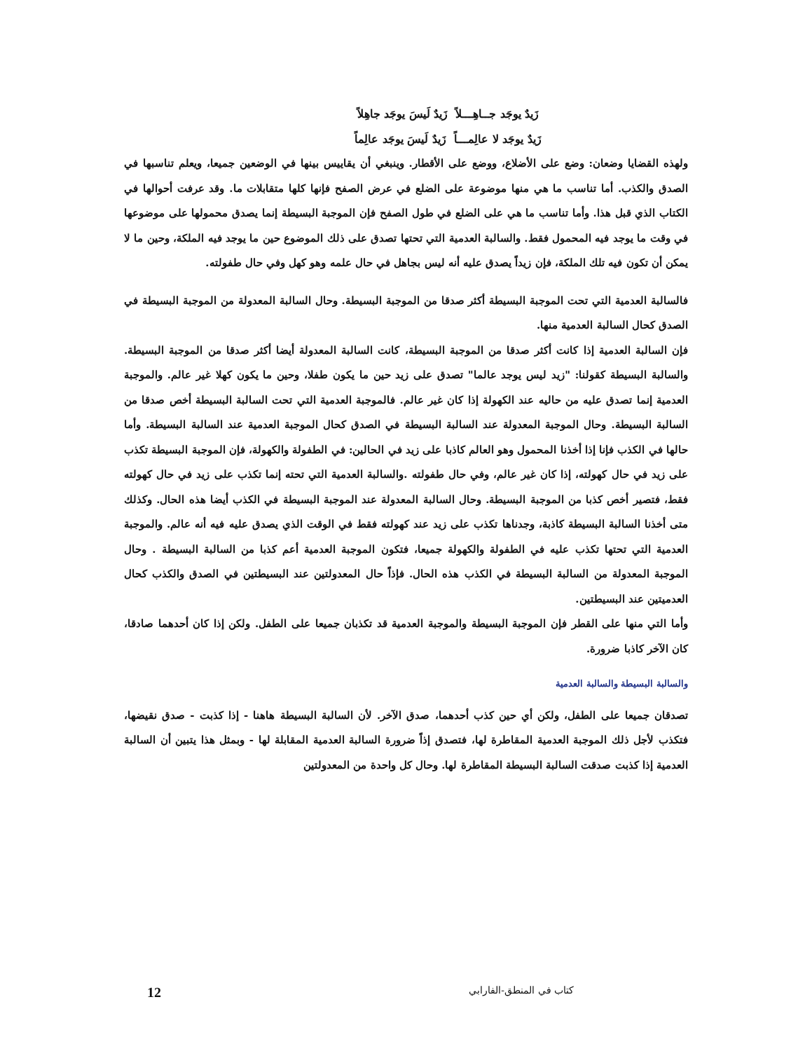زَيدٌ يوجَد جــاهِـــلاً زَيدٌ لَيسَ يوجَد جاهِلاً
زَيدٌ يوجَد لا عالِمـــاً زَيدٌ لَيسَ يوجَد عالِماً
ولهذه القضايا وضعان: وضع على الأضلاع، ووضع على الأقطار. وينبغي أن يقاييس بينها في الوضعين جميعا، ويعلم تناسبها في الصدق والكذب. أما تناسب ما هي منها موضوعة على الضلع في عرض الصفح فإنها كلها متقابلات ما. وقد عرفت أحوالها في الكتاب الذي قبل هذا. وأما تناسب ما هي على الضلع في طول الصفح فإن الموجبة البسيطة إنما يصدق محمولها على موضوعها في وقت ما يوجد فيه المحمول فقط. والسالبة العدمية التي تحتها تصدق على ذلك الموضوع حين ما يوجد فيه الملكة، وحين ما لا يمكن أن تكون فيه تلك الملكة، فإن زيداً يصدق عليه أنه ليس بجاهل في حال علمه وهو كهل وفي حال طفولته.
فالسالبة العدمية التي تحت الموجبة البسيطة أكثر صدقا من الموجبة البسيطة. وحال السالبة المعدولة من الموجبة البسيطة في الصدق كحال السالبة العدمية منها.
فإن السالبة العدمية إذا كانت أكثر صدقا من الموجبة البسيطة، كانت السالبة المعدولة أيضا أكثر صدقا من الموجبة البسيطة. والسالبة البسيطة كقولنا: "زيد ليس يوجد عالما" تصدق على زيد حين ما يكون طفلا، وحين ما يكون كهلا غير عالم. والموجبة العدمية إنما تصدق عليه من حاليه عند الكهولة إذا كان غير عالم. فالموجبة العدمية التي تحت السالبة البسيطة أخص صدقا من السالبة البسيطة. وحال الموجبة المعدولة عند السالبة البسيطة في الصدق كحال الموجبة العدمية عند السالبة البسيطة. وأما حالها في الكذب فإنا إذا أخذنا المحمول وهو العالم كاذبا على زيد في الحالين: في الطفولة والكهولة، فإن الموجبة البسيطة تكذب على زيد في حال كهولته، إذا كان غير عالم، وفي حال طفولته .والسالبة العدمية التي تحته إنما تكذب على زيد في حال كهولته فقط، فتصير أخص كذبا من الموجبة البسيطة. وحال السالبة المعدولة عند الموجبة البسيطة في الكذب أيضا هذه الحال. وكذلك متى أخذنا السالبة البسيطة كاذبة، وجدناها تكذب على زيد عند كهولته فقط في الوقت الذي يصدق عليه فيه أنه عالم. والموجبة العدمية التي تحتها تكذب عليه في الطفولة والكهولة جميعا، فتكون الموجبة العدمية أعم كذبا من السالبة البسيطة . وحال الموجبة المعدولة من السالبة البسيطة في الكذب هذه الحال. فإذاً حال المعدولتين عند البسيطتين في الصدق والكذب كحال العدميتين عند البسيطتين.
وأما التي منها على القطر فإن الموجبة البسيطة والموجبة العدمية قد تكذبان جميعا على الطفل. ولكن إذا كان أحدهما صادقا، كان الآخر كاذبا ضرورة.
والسالبة البسيطة والسالبة العدمية
تصدقان جميعا على الطفل، ولكن أي حين كذب أحدهما، صدق الآخر. لأن السالبة البسيطة هاهنا - إذا كذبت - صدق نقيضها، فتكذب لأجل ذلك الموجبة العدمية المقاطرة لها، فتصدق إذاً ضرورة السالبة العدمية المقابلة لها - وبمثل هذا يتبين أن السالبة العدمية إذا كذبت صدقت السالبة البسيطة المقاطرة لها. وحال كل واحدة من المعدولتين
كتاب في المنطق-الفارابي 12